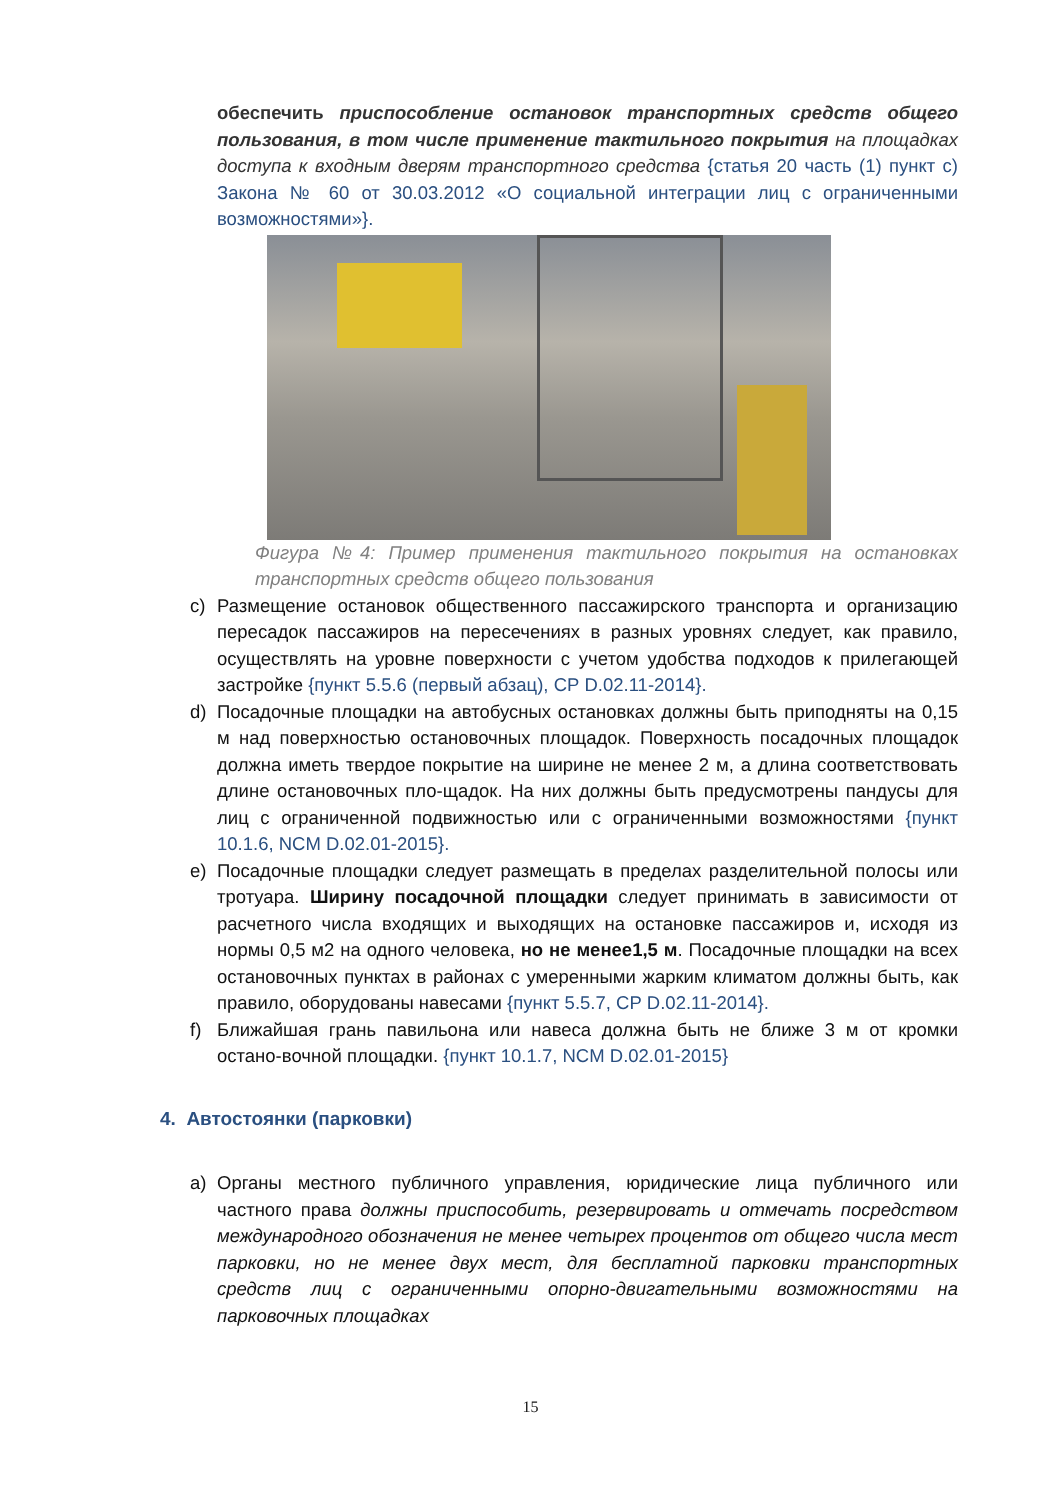обеспечить приспособление остановок транспортных средств общего пользования, в том числе применение тактильного покрытия на площадках доступа к входным дверям транспортного средства {статья 20 часть (1) пункт c) Закона № 60 от 30.03.2012 «О социальной интеграции лиц с ограниченными возможностями»}.
Фигура №4: Пример применения тактильного покрытия на остановках транспортных средств общего пользования
c) Размещение остановок общественного пассажирского транспорта и организацию пересадок пассажиров на пересечениях в разных уровнях следует, как правило, осуществлять на уровне поверхности с учетом удобства подходов к прилегающей застройке {пункт 5.5.6 (первый абзац), СР D.02.11-2014}.
d) Посадочные площадки на автобусных остановках должны быть приподняты на 0,15 м над поверхностью остановочных площадок. Поверхность посадочных площадок должна иметь твердое покрытие на ширине не менее 2 м, а длина соответствовать длине остановочных пло-щадок. На них должны быть предусмотрены пандусы для лиц с ограниченной подвижностью или с ограниченными возможностями {пункт 10.1.6, NCM D.02.01-2015}.
e) Посадочные площадки следует размещать в пределах разделительной полосы или тротуара. Ширину посадочной площадки следует принимать в зависимости от расчетного числа входящих и выходящих на остановке пассажиров и, исходя из нормы 0,5 м2 на одного человека, но не менее1,5 м. Посадочные площадки на всех остановочных пунктах в районах с умеренными жарким климатом должны быть, как правило, оборудованы навесами {пункт 5.5.7, СР D.02.11-2014}.
f) Ближайшая грань павильона или навеса должна быть не ближе 3 м от кромки остано-вочной площадки. {пункт 10.1.7, NCM D.02.01-2015}
4. Автостоянки (парковки)
a) Органы местного публичного управления, юридические лица публичного или частного права должны приспособить, резервировать и отмечать посредством международного обозначения не менее четырех процентов от общего числа мест парковки, но не менее двух мест, для бесплатной парковки транспортных средств лиц с ограниченными опорно-двигательными возможностями на парковочных площадках
15